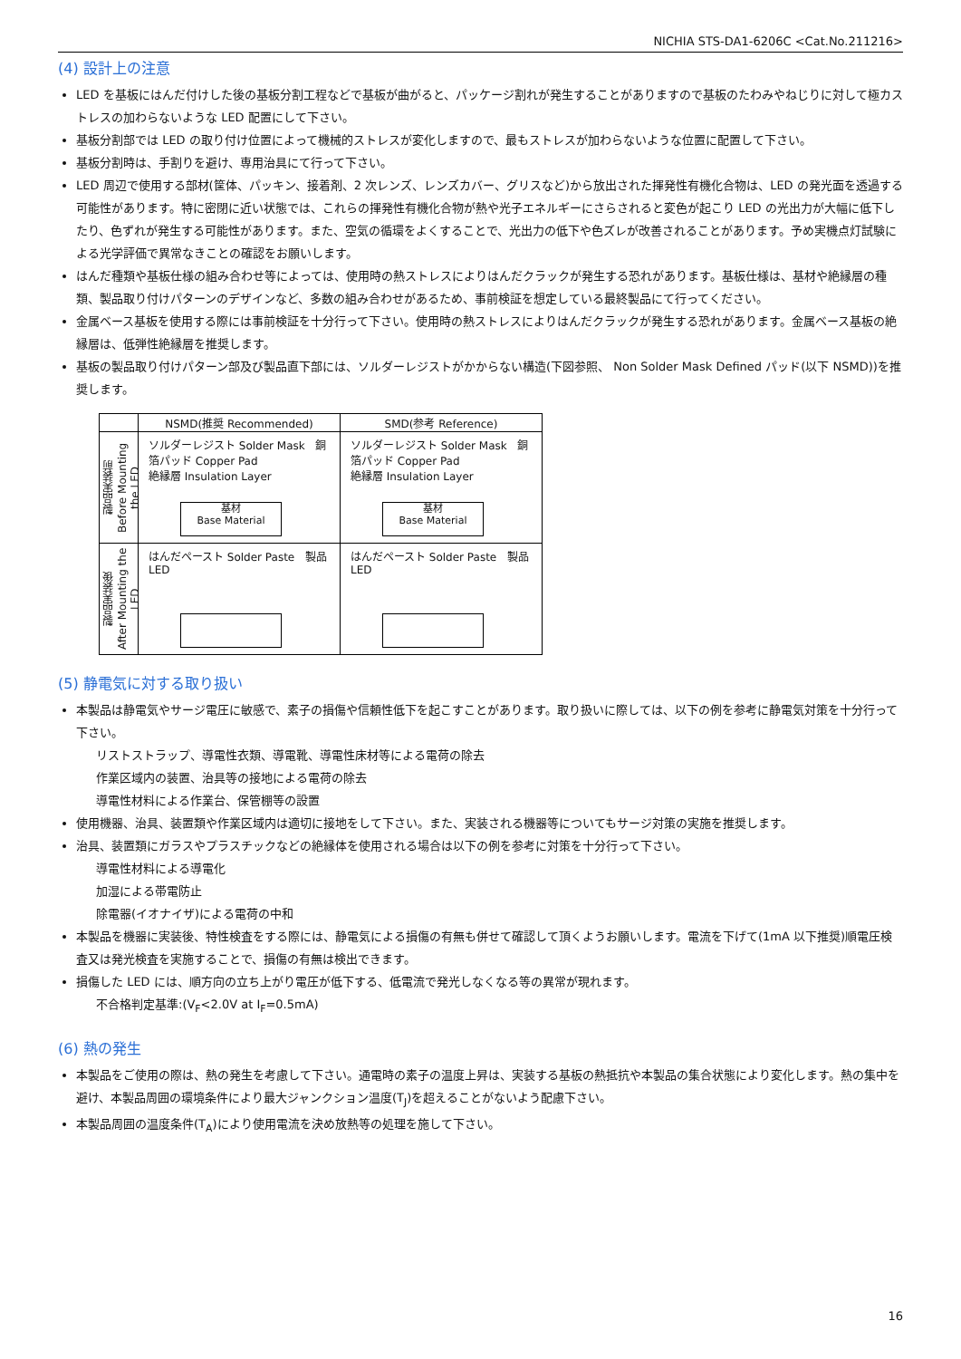NICHIA STS-DA1-6206C <Cat.No.211216>
(4) 設計上の注意
LED を基板にはんだ付けした後の基板分割工程などで基板が曲がると、パッケージ割れが発生することがありますので基板のたわみやねじりに対して極カストレスの加わらないような LED 配置にして下さい。
基板分割部では LED の取り付け位置によって機械的ストレスが変化しますので、最もストレスが加わらないような位置に配置して下さい。
基板分割時は、手割りを避け、専用治具にて行って下さい。
LED 周辺で使用する部材(筐体、パッキン、接着剤、2 次レンズ、レンズカバー、グリスなど)から放出された揮発性有機化合物は、LED の発光面を透過する可能性があります。特に密閉に近い状態では、これらの揮発性有機化合物が熱や光子エネルギーにさらされると変色が起こり LED の光出力が大幅に低下したり、色ずれが発生する可能性があります。また、空気の循環をよくすることで、光出力の低下や色ズレが改善されることがあります。予め実機点灯試験による光学評価で異常なきことの確認をお願いします。
はんだ種類や基板仕様の組み合わせ等によっては、使用時の熱ストレスによりはんだクラックが発生する恐れがあります。基板仕様は、基材や絶縁層の種類、製品取り付けパターンのデザインなど、多数の組み合わせがあるため、事前検証を想定している最終製品にて行ってください。
金属ベース基板を使用する際には事前検証を十分行って下さい。使用時の熱ストレスによりはんだクラックが発生する恐れがあります。金属ベース基板の絶縁層は、低弾性絶縁層を推奨します。
基板の製品取り付けパターン部及び製品直下部には、ソルダーレジストがかからない構造(下図参照、 Non Solder Mask Defined パッド(以下 NSMD))を推奨します。
| | NSMD(推奨 Recommended) | SMD(参考 Reference) |
| --- | --- | --- |
| 製品実装前 Before Mounting the LED | ソルダーレジスト Solder Mask 銅箔パッド Copper Pad 絶縁層 Insulation Layer 基材 Base Material | ソルダーレジスト Solder Mask 銅箔パッド Copper Pad 絶縁層 Insulation Layer 基材 Base Material |
| 製品実装後 After Mounting the LED | はんだペースト Solder Paste 製品 LED | はんだペースト Solder Paste 製品 LED |
(5) 静電気に対する取り扱い
本製品は静電気やサージ電圧に敏感で、素子の損傷や信頼性低下を起こすことがあります。取り扱いに際しては、以下の例を参考に静電気対策を十分行って下さい。
リストストラップ、導電性衣類、導電靴、導電性床材等による電荷の除去
作業区域内の装置、治具等の接地による電荷の除去
導電性材料による作業台、保管棚等の設置
使用機器、治具、装置類や作業区域内は適切に接地をして下さい。また、実装される機器等についてもサージ対策の実施を推奨します。
治具、装置類にガラスやプラスチックなどの絶縁体を使用される場合は以下の例を参考に対策を十分行って下さい。
導電性材料による導電化
加湿による帯電防止
除電器(イオナイザ)による電荷の中和
本製品を機器に実装後、特性検査をする際には、静電気による損傷の有無も併せて確認して頂くようお願いします。電流を下げて(1mA 以下推奨)順電圧検査又は発光検査を実施することで、損傷の有無は検出できます。
損傷した LED には、順方向の立ち上がり電圧が低下する、低電流で発光しなくなる等の異常が現れます。
不合格判定基準:(V<sub>F</sub><2.0V at I<sub>F</sub>=0.5mA)
(6) 熱の発生
本製品をご使用の際は、熱の発生を考慮して下さい。通電時の素子の温度上昇は、実装する基板の熱抵抗や本製品の集合状態により変化します。熱の集中を避け、本製品周囲の環境条件により最大ジャンクション温度(T<sub>J</sub>)を超えることがないよう配慮下さい。
本製品周囲の温度条件(T<sub>A</sub>)により使用電流を決め放熱等の処理を施して下さい。
16